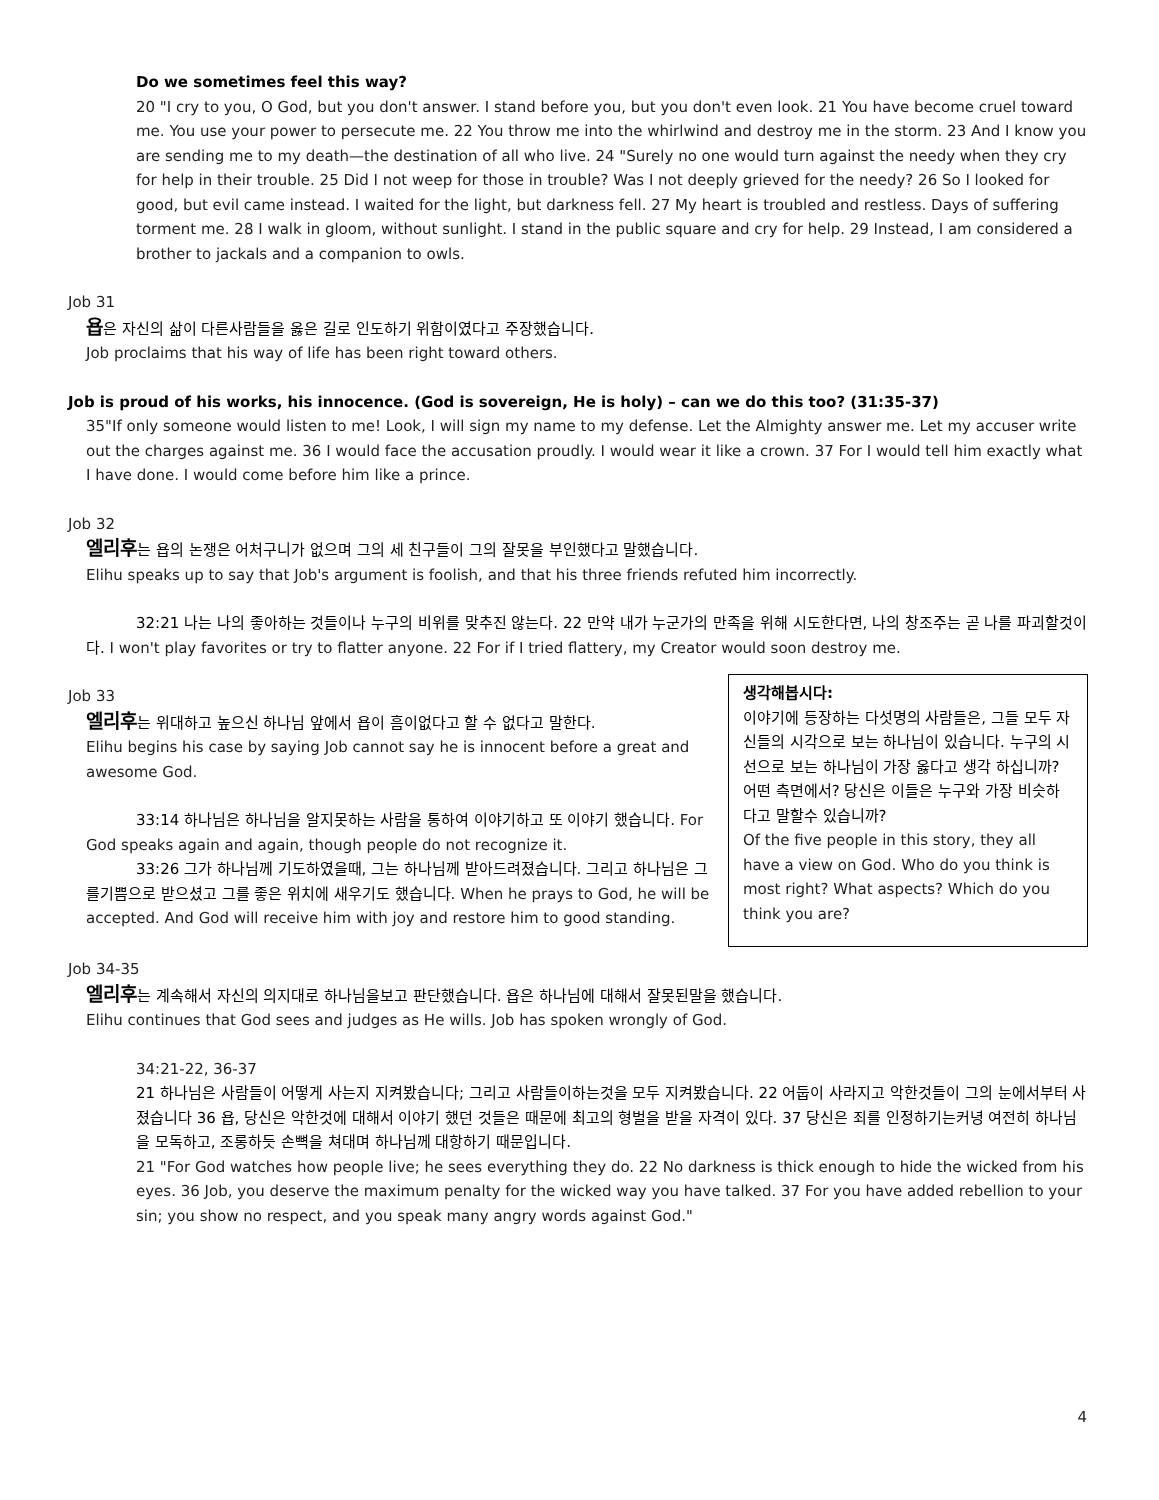Do we sometimes feel this way?
20 "I cry to you, O God, but you don't answer. I stand before you, but you don't even look. 21 You have become cruel toward me. You use your power to persecute me. 22 You throw me into the whirlwind and destroy me in the storm. 23 And I know you are sending me to my death—the destination of all who live. 24 "Surely no one would turn against the needy when they cry for help in their trouble. 25 Did I not weep for those in trouble? Was I not deeply grieved for the needy? 26 So I looked for good, but evil came instead. I waited for the light, but darkness fell. 27 My heart is troubled and restless. Days of suffering torment me. 28 I walk in gloom, without sunlight. I stand in the public square and cry for help. 29 Instead, I am considered a brother to jackals and a companion to owls.
Job 31
욥은 자신의 삶이 다른사람들을 옳은 길로 인도하기 위함이였다고 주장했습니다.
Job proclaims that his way of life has been right toward others.
Job is proud of his works, his innocence. (God is sovereign, He is holy) – can we do this too? (31:35-37)
35"If only someone would listen to me! Look, I will sign my name to my defense. Let the Almighty answer me. Let my accuser write out the charges against me. 36 I would face the accusation proudly. I would wear it like a crown. 37 For I would tell him exactly what I have done. I would come before him like a prince.
Job 32
엘리후는 욥의 논쟁은 어처구니가 없으며 그의 세 친구들이 그의 잘못을 부인했다고 말했습니다.
Elihu speaks up to say that Job's argument is foolish, and that his three friends refuted him incorrectly.
32:21 나는 나의 좋아하는 것들이나 누구의 비위를 맞추진 않는다. 22 만약 내가 누군가의 만족을 위해 시도한다면, 나의 창조주는 곧 나를 파괴할것이다. I won't play favorites or try to flatter anyone. 22 For if I tried flattery, my Creator would soon destroy me.
생각해봅시다:
이야기에 등장하는 다섯명의 사람들은, 그들 모두 자신들의 시각으로 보는 하나님이 있습니다. 누구의 시선으로 보는 하나님이 가장 옳다고 생각 하십니까? 어떤 측면에서? 당신은 이들은 누구와 가장 비슷하다고 말할수 있습니까?
Of the five people in this story, they all have a view on God. Who do you think is most right? What aspects? Which do you think you are?
Job 33
엘리후는 위대하고 높으신 하나님 앞에서 욥이 흠이없다고 할 수 없다고 말한다.
Elihu begins his case by saying Job cannot say he is innocent before a great and awesome God.
33:14 하나님은 하나님을 알지못하는 사람을 통하여 이야기하고 또 이야기 했습니다. For God speaks again and again, though people do not recognize it.
33:26 그가 하나님께 기도하였을때, 그는 하나님께 받아드려졌습니다. 그리고 하나님은 그를기쁨으로 받으셨고 그를 좋은 위치에 새우기도 했습니다. When he prays to God, he will be accepted. And God will receive him with joy and restore him to good standing.
Job 34-35
엘리후는 계속해서 자신의 의지대로 하나님을보고 판단했습니다. 욥은 하나님에 대해서 잘못된말을 했습니다.
Elihu continues that God sees and judges as He wills. Job has spoken wrongly of God.
34:21-22, 36-37
21 하나님은 사람들이 어떻게 사는지 지켜봤습니다; 그리고 사람들이하는것을 모두 지켜봤습니다. 22 어둡이 사라지고 악한것들이 그의 눈에서부터 사졌습니다 36 욥, 당신은 악한것에 대해서 이야기 했던 것들은 때문에 최고의 형벌을 받을 자격이 있다. 37 당신은 죄를 인정하기는커녕 여전히 하나님을 모독하고, 조롱하듯 손뼉을 쳐대며 하나님께 대항하기 때문입니다.
21 "For God watches how people live; he sees everything they do. 22 No darkness is thick enough to hide the wicked from his eyes. 36 Job, you deserve the maximum penalty for the wicked way you have talked. 37 For you have added rebellion to your sin; you show no respect, and you speak many angry words against God."
4